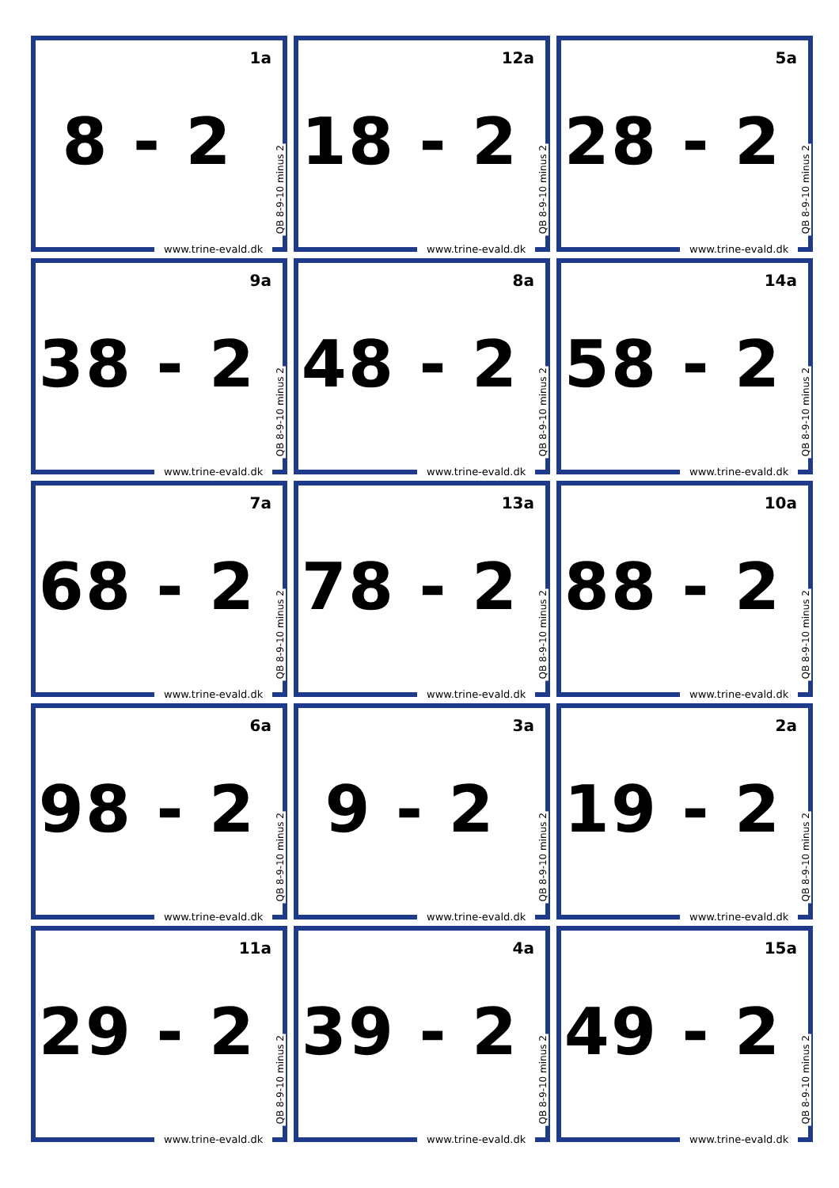1a
8 - 2
QB 8-9-10 minus 2
www.trine-evald.dk
12a
18 - 2
QB 8-9-10 minus 2
www.trine-evald.dk
5a
28 - 2
QB 8-9-10 minus 2
www.trine-evald.dk
9a
38 - 2
QB 8-9-10 minus 2
www.trine-evald.dk
8a
48 - 2
QB 8-9-10 minus 2
www.trine-evald.dk
14a
58 - 2
QB 8-9-10 minus 2
www.trine-evald.dk
7a
68 - 2
QB 8-9-10 minus 2
www.trine-evald.dk
13a
78 - 2
QB 8-9-10 minus 2
www.trine-evald.dk
10a
88 - 2
QB 8-9-10 minus 2
www.trine-evald.dk
6a
98 - 2
QB 8-9-10 minus 2
www.trine-evald.dk
3a
9 - 2
QB 8-9-10 minus 2
www.trine-evald.dk
2a
19 - 2
QB 8-9-10 minus 2
www.trine-evald.dk
11a
29 - 2
QB 8-9-10 minus 2
www.trine-evald.dk
4a
39 - 2
QB 8-9-10 minus 2
www.trine-evald.dk
15a
49 - 2
QB 8-9-10 minus 2
www.trine-evald.dk